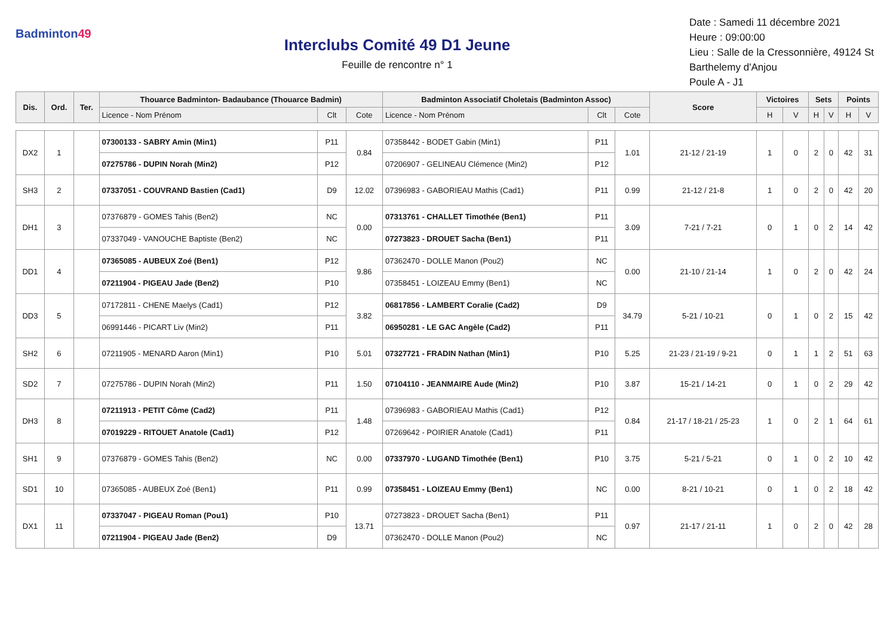Badminton49
Interclubs Comité 49 D1 Jeune
Feuille de rencontre n° 1
Date : Samedi 11 décembre 2021
Heure : 09:00:00
Lieu : Salle de la Cressonnière, 49124 St Barthelemy d'Anjou
Poule A - J1
| Dis. | Ord. | Ter. | Thouarce Badminton- Badaubance (Thouarce Badmin) | | | Badminton Associatif Choletais (Badminton Assoc) | | | Score | Victoires | | Sets | | Points | |
| --- | --- | --- | --- | --- | --- | --- | --- | --- | --- | --- | --- | --- | --- | --- | --- |
| | | | Licence - Nom Prénom | Clt | Cote | Licence - Nom Prénom | Clt | Cote | | H | V | H | V | H | V |
| DX2 | 1 | | 07300133 - SABRY Amin (Min1) | P11 | 0.84 | 07358442 - BODET Gabin (Min1) | P11 | 1.01 | 21-12 / 21-19 | 1 | 0 | 2 | 0 | 42 | 31 |
| | | | 07275786 - DUPIN Norah (Min2) | P12 | | 07206907 - GELINEAU Clémence (Min2) | P12 | | | | | | | | |
| SH3 | 2 | | 07337051 - COUVRAND Bastien (Cad1) | D9 | 12.02 | 07396983 - GABORIEAU Mathis (Cad1) | P11 | 0.99 | 21-12 / 21-8 | 1 | 0 | 2 | 0 | 42 | 20 |
| DH1 | 3 | | 07376879 - GOMES Tahis (Ben2) | NC | 0.00 | 07313761 - CHALLET Timothée (Ben1) | P11 | 3.09 | 7-21 / 7-21 | 0 | 1 | 0 | 2 | 14 | 42 |
| | | | 07337049 - VANOUCHE Baptiste (Ben2) | NC | | 07273823 - DROUET Sacha (Ben1) | P11 | | | | | | | | |
| DD1 | 4 | | 07365085 - AUBEUX Zoé (Ben1) | P12 | 9.86 | 07362470 - DOLLE Manon (Pou2) | NC | 0.00 | 21-10 / 21-14 | 1 | 0 | 2 | 0 | 42 | 24 |
| | | | 07211904 - PIGEAU Jade (Ben2) | P10 | | 07358451 - LOIZEAU Emmy (Ben1) | NC | | | | | | | | |
| DD3 | 5 | | 07172811 - CHENE Maelys (Cad1) | P12 | 3.82 | 06817856 - LAMBERT Coralie (Cad2) | D9 | 34.79 | 5-21 / 10-21 | 0 | 1 | 0 | 2 | 15 | 42 |
| | | | 06991446 - PICART Liv (Min2) | P11 | | 06950281 - LE GAC Angèle (Cad2) | P11 | | | | | | | | |
| SH2 | 6 | | 07211905 - MENARD Aaron (Min1) | P10 | 5.01 | 07327721 - FRADIN Nathan (Min1) | P10 | 5.25 | 21-23 / 21-19 / 9-21 | 0 | 1 | 1 | 2 | 51 | 63 |
| SD2 | 7 | | 07275786 - DUPIN Norah (Min2) | P11 | 1.50 | 07104110 - JEANMAIRE Aude (Min2) | P10 | 3.87 | 15-21 / 14-21 | 0 | 1 | 0 | 2 | 29 | 42 |
| DH3 | 8 | | 07211913 - PETIT Côme (Cad2) | P11 | 1.48 | 07396983 - GABORIEAU Mathis (Cad1) | P12 | 0.84 | 21-17 / 18-21 / 25-23 | 1 | 0 | 2 | 1 | 64 | 61 |
| | | | 07019229 - RITOUET Anatole (Cad1) | P12 | | 07269642 - POIRIER Anatole (Cad1) | P11 | | | | | | | | |
| SH1 | 9 | | 07376879 - GOMES Tahis (Ben2) | NC | 0.00 | 07337970 - LUGAND Timothée (Ben1) | P10 | 3.75 | 5-21 / 5-21 | 0 | 1 | 0 | 2 | 10 | 42 |
| SD1 | 10 | | 07365085 - AUBEUX Zoé (Ben1) | P11 | 0.99 | 07358451 - LOIZEAU Emmy (Ben1) | NC | 0.00 | 8-21 / 10-21 | 0 | 1 | 0 | 2 | 18 | 42 |
| DX1 | 11 | | 07337047 - PIGEAU Roman (Pou1) | P10 | 13.71 | 07273823 - DROUET Sacha (Ben1) | P11 | 0.97 | 21-17 / 21-11 | 1 | 0 | 2 | 0 | 42 | 28 |
| | | | 07211904 - PIGEAU Jade (Ben2) | D9 | | 07362470 - DOLLE Manon (Pou2) | NC | | | | | | | | |